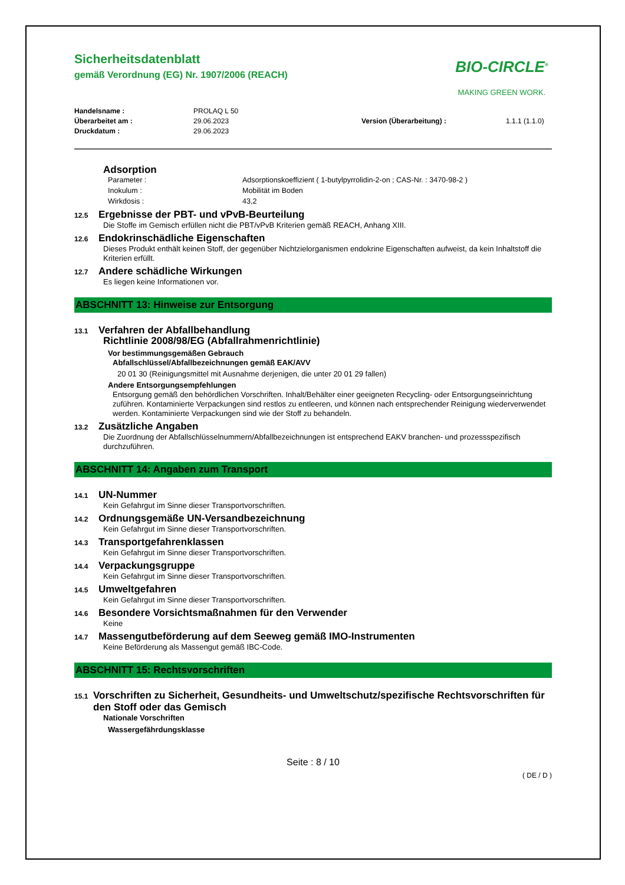Sicherheitsdatenblatt
gemäß Verordnung (EG) Nr. 1907/2006 (REACH)
BIO-CIRCLE<sup>®</sup>
MAKING GREEN WORK.
Handelsname : PROLAQ L 50 Überarbeitet am : 29.06.2023 Version (Überarbeitung) : 1.1.1 (1.1.0) Druckdatum : 29.06.2023
Adsorption
Parameter : Adsorptionskoeffizient ( 1-butylpyrrolidin-2-on ; CAS-Nr. : 3470-98-2 ) Inokulum : Mobilität im Boden Wirkdosis : 43,2
12.5 Ergebnisse der PBT- und vPvB-Beurteilung
Die Stoffe im Gemisch erfüllen nicht die PBT/vPvB Kriterien gemäß REACH, Anhang XIII.
12.6 Endokrinschädliche Eigenschaften
Dieses Produkt enthält keinen Stoff, der gegenüber Nichtzielorganismen endokrine Eigenschaften aufweist, da kein Inhaltstoff die Kriterien erfüllt.
12.7 Andere schädliche Wirkungen
Es liegen keine Informationen vor.
ABSCHNITT 13: Hinweise zur Entsorgung
13.1 Verfahren der Abfallbehandlung
Richtlinie 2008/98/EG (Abfallrahmenrichtlinie)
Vor bestimmungsgemäßen Gebrauch
Abfallschlüssel/Abfallbezeichnungen gemäß EAK/AVV
20 01 30 (Reinigungsmittel mit Ausnahme derjenigen, die unter 20 01 29 fallen)
Andere Entsorgungsempfehlungen
Entsorgung gemäß den behördlichen Vorschriften. Inhalt/Behälter einer geeigneten Recycling- oder Entsorgungseinrichtung zuführen. Kontaminierte Verpackungen sind restlos zu entleeren, und können nach entsprechender Reinigung wiederverwendet werden. Kontaminierte Verpackungen sind wie der Stoff zu behandeln.
13.2 Zusätzliche Angaben
Die Zuordnung der Abfallschlüsselnummern/Abfallbezeichnungen ist entsprechend EAKV branchen- und prozessspezifisch durchzuführen.
ABSCHNITT 14: Angaben zum Transport
14.1 UN-Nummer
Kein Gefahrgut im Sinne dieser Transportvorschriften.
14.2 Ordnungsgemäße UN-Versandbezeichnung
Kein Gefahrgut im Sinne dieser Transportvorschriften.
14.3 Transportgefahrenklassen
Kein Gefahrgut im Sinne dieser Transportvorschriften.
14.4 Verpackungsgruppe
Kein Gefahrgut im Sinne dieser Transportvorschriften.
14.5 Umweltgefahren
Kein Gefahrgut im Sinne dieser Transportvorschriften.
14.6 Besondere Vorsichtsmaßnahmen für den Verwender
Keine
14.7 Massengutbeförderung auf dem Seeweg gemäß IMO-Instrumenten
Keine Beförderung als Massengut gemäß IBC-Code.
ABSCHNITT 15: Rechtsvorschriften
15.1 Vorschriften zu Sicherheit, Gesundheits- und Umweltschutz/spezifische Rechtsvorschriften für den Stoff oder das Gemisch
Nationale Vorschriften
Wassergefährdungsklasse
Seite : 8 / 10
( DE / D )